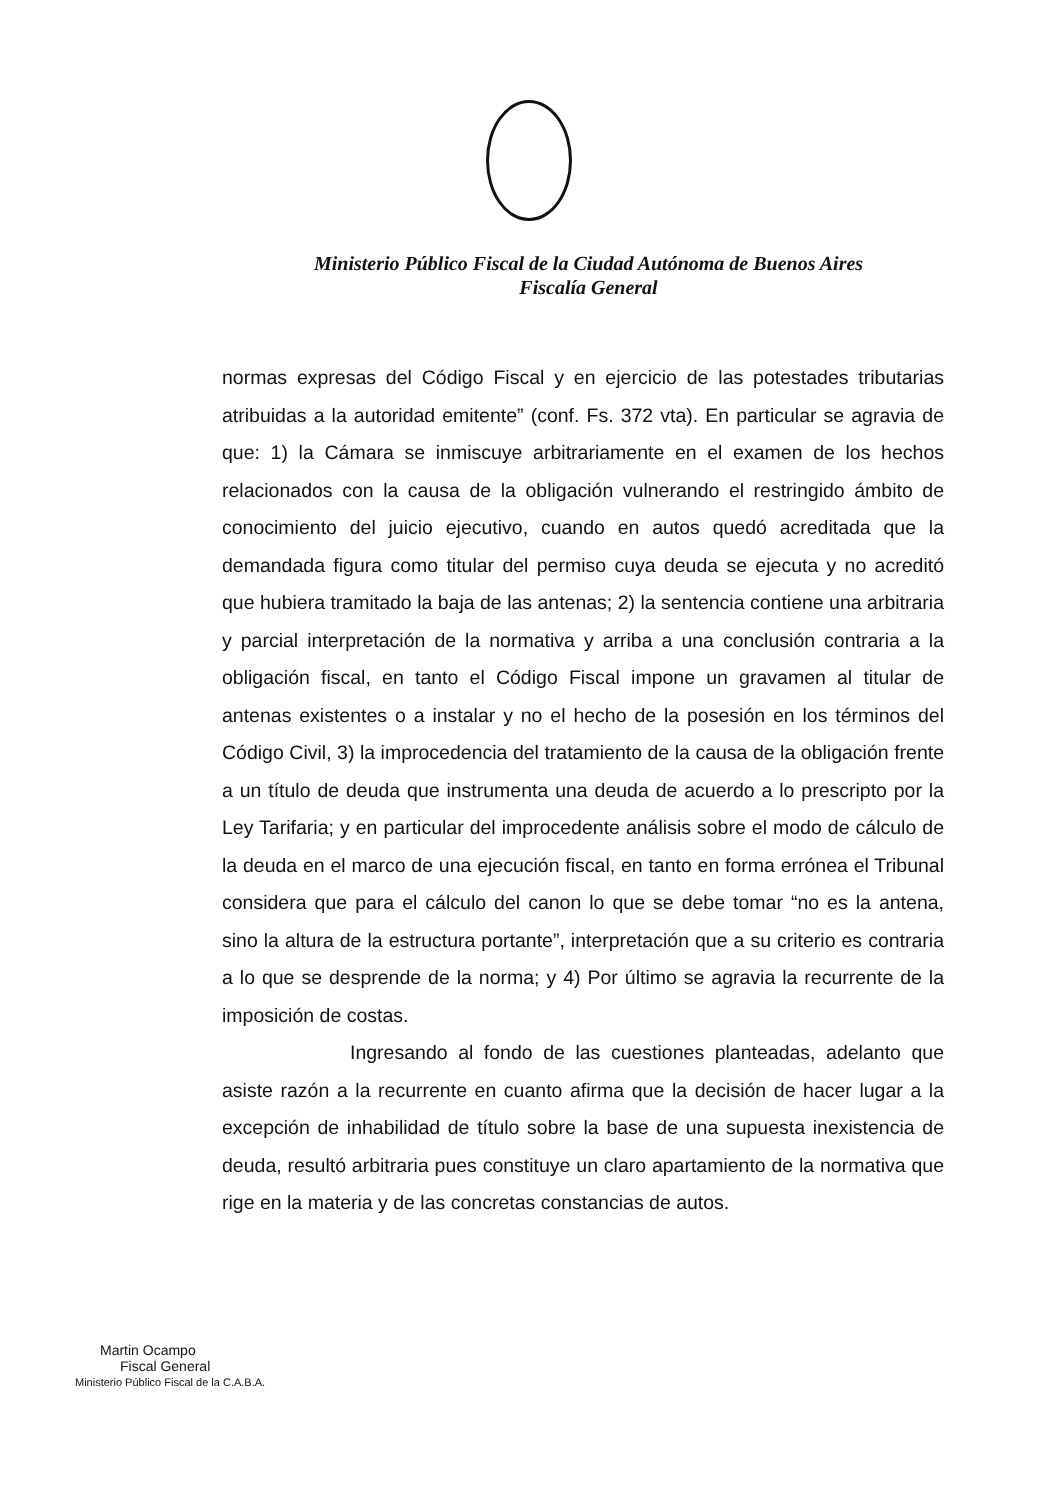Ministerio Público Fiscal de la Ciudad Autónoma de Buenos Aires
Fiscalía General
normas expresas del Código Fiscal y en ejercicio de las potestades tributarias atribuidas a la autoridad emitente” (conf. Fs. 372 vta). En particular se agravia de que: 1) la Cámara se inmiscuye arbitrariamente en el examen de los hechos relacionados con la causa de la obligación vulnerando el restringido ámbito de conocimiento del juicio ejecutivo, cuando en autos quedó acreditada que la demandada figura como titular del permiso cuya deuda se ejecuta y no acreditó que hubiera tramitado la baja de las antenas; 2) la sentencia contiene una arbitraria y parcial interpretación de la normativa y arriba a una conclusión contraria a la obligación fiscal, en tanto el Código Fiscal impone un gravamen al titular de antenas existentes o a instalar y no el hecho de la posesión en los términos del Código Civil, 3) la improcedencia del tratamiento de la causa de la obligación frente a un título de deuda que instrumenta una deuda de acuerdo a lo prescripto por la Ley Tarifaria; y en particular del improcedente análisis sobre el modo de cálculo de la deuda en el marco de una ejecución fiscal, en tanto en forma errónea el Tribunal considera que para el cálculo del canon lo que se debe tomar “no es la antena, sino la altura de la estructura portante”, interpretación que a su criterio es contraria a lo que se desprende de la norma; y 4) Por último se agravia la recurrente de la imposición de costas.
Ingresando al fondo de las cuestiones planteadas, adelanto que asiste razón a la recurrente en cuanto afirma que la decisión de hacer lugar a la excepción de inhabilidad de título sobre la base de una supuesta inexistencia de deuda, resultó arbitraria pues constituye un claro apartamiento de la normativa que rige en la materia y de las concretas constancias de autos.
Martin Ocampo
Fiscal General
Ministerio Público Fiscal de la C.A.B.A.